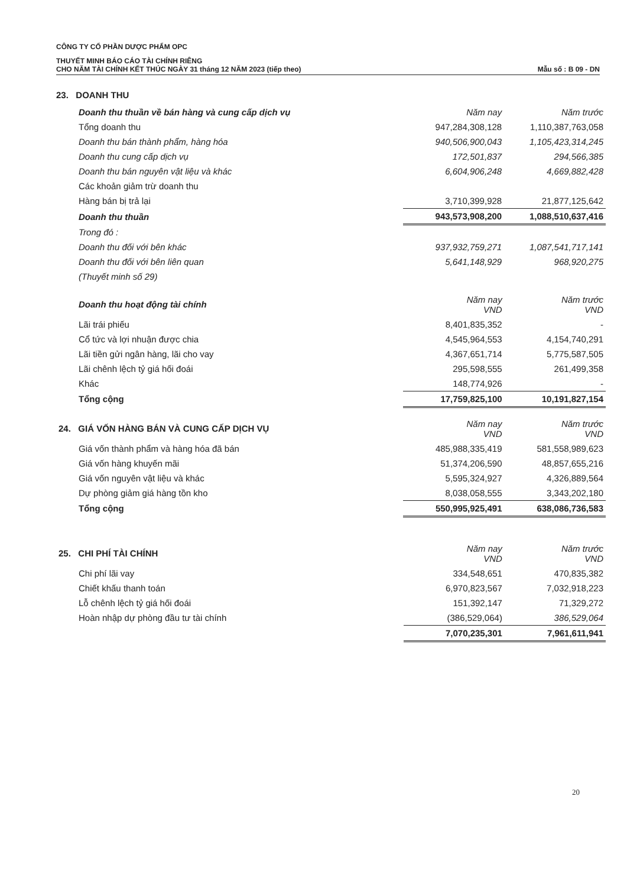CÔNG TY CỔ PHẦN DƯỢC PHẨM OPC
THUYẾT MINH BÁO CÁO TÀI CHÍNH RIÊNG
CHO NĂM TÀI CHÍNH KẾT THÚC NGÀY 31 tháng 12 NĂM 2023 (tiếp theo) Mẫu số : B 09 - DN
23. DOANH THU
| Doanh thu thuần về bán hàng và cung cấp dịch vụ | Năm nay | Năm trước |
| --- | --- | --- |
| Tổng doanh thu | 947,284,308,128 | 1,110,387,763,058 |
| Doanh thu bán thành phẩm, hàng hóa | 940,506,900,043 | 1,105,423,314,245 |
| Doanh thu cung cấp dịch vụ | 172,501,837 | 294,566,385 |
| Doanh thu bán nguyên vật liệu và khác | 6,604,906,248 | 4,669,882,428 |
| Các khoản giảm trừ doanh thu | | |
| Hàng bán bị trả lại | 3,710,399,928 | 21,877,125,642 |
| Doanh thu thuần | 943,573,908,200 | 1,088,510,637,416 |
| Trong đó : | | |
| Doanh thu đối với bên khác | 937,932,759,271 | 1,087,541,717,141 |
| Doanh thu đối với bên liên quan | 5,641,148,929 | 968,920,275 |
| (Thuyết minh số 29) | | |
| Doanh thu hoạt động tài chính | Năm nay VND | Năm trước VND |
| --- | --- | --- |
| Lãi trái phiếu | 8,401,835,352 | - |
| Cổ tức và lợi nhuận được chia | 4,545,964,553 | 4,154,740,291 |
| Lãi tiền gửi ngân hàng, lãi cho vay | 4,367,651,714 | 5,775,587,505 |
| Lãi chênh lệch tỷ giá hối đoái | 295,598,555 | 261,499,358 |
| Khác | 148,774,926 | - |
| Tổng cộng | 17,759,825,100 | 10,191,827,154 |
| 24. GIÁ VỐN HÀNG BÁN VÀ CUNG CẤP DỊCH VỤ | Năm nay VND | Năm trước VND |
| --- | --- | --- |
| Giá vốn thành phẩm và hàng hóa đã bán | 485,988,335,419 | 581,558,989,623 |
| Giá vốn hàng khuyến mãi | 51,374,206,590 | 48,857,655,216 |
| Giá vốn nguyên vật liệu và khác | 5,595,324,927 | 4,326,889,564 |
| Dự phòng giảm giá hàng tồn kho | 8,038,058,555 | 3,343,202,180 |
| Tổng cộng | 550,995,925,491 | 638,086,736,583 |
| 25. CHI PHÍ TÀI CHÍNH | Năm nay VND | Năm trước VND |
| --- | --- | --- |
| Chi phí lãi vay | 334,548,651 | 470,835,382 |
| Chiết khấu thanh toán | 6,970,823,567 | 7,032,918,223 |
| Lỗ chênh lệch tỷ giá hối đoái | 151,392,147 | 71,329,272 |
| Hoàn nhập dự phòng đầu tư tài chính | (386,529,064) | 386,529,064 |
| | 7,070,235,301 | 7,961,611,941 |
20